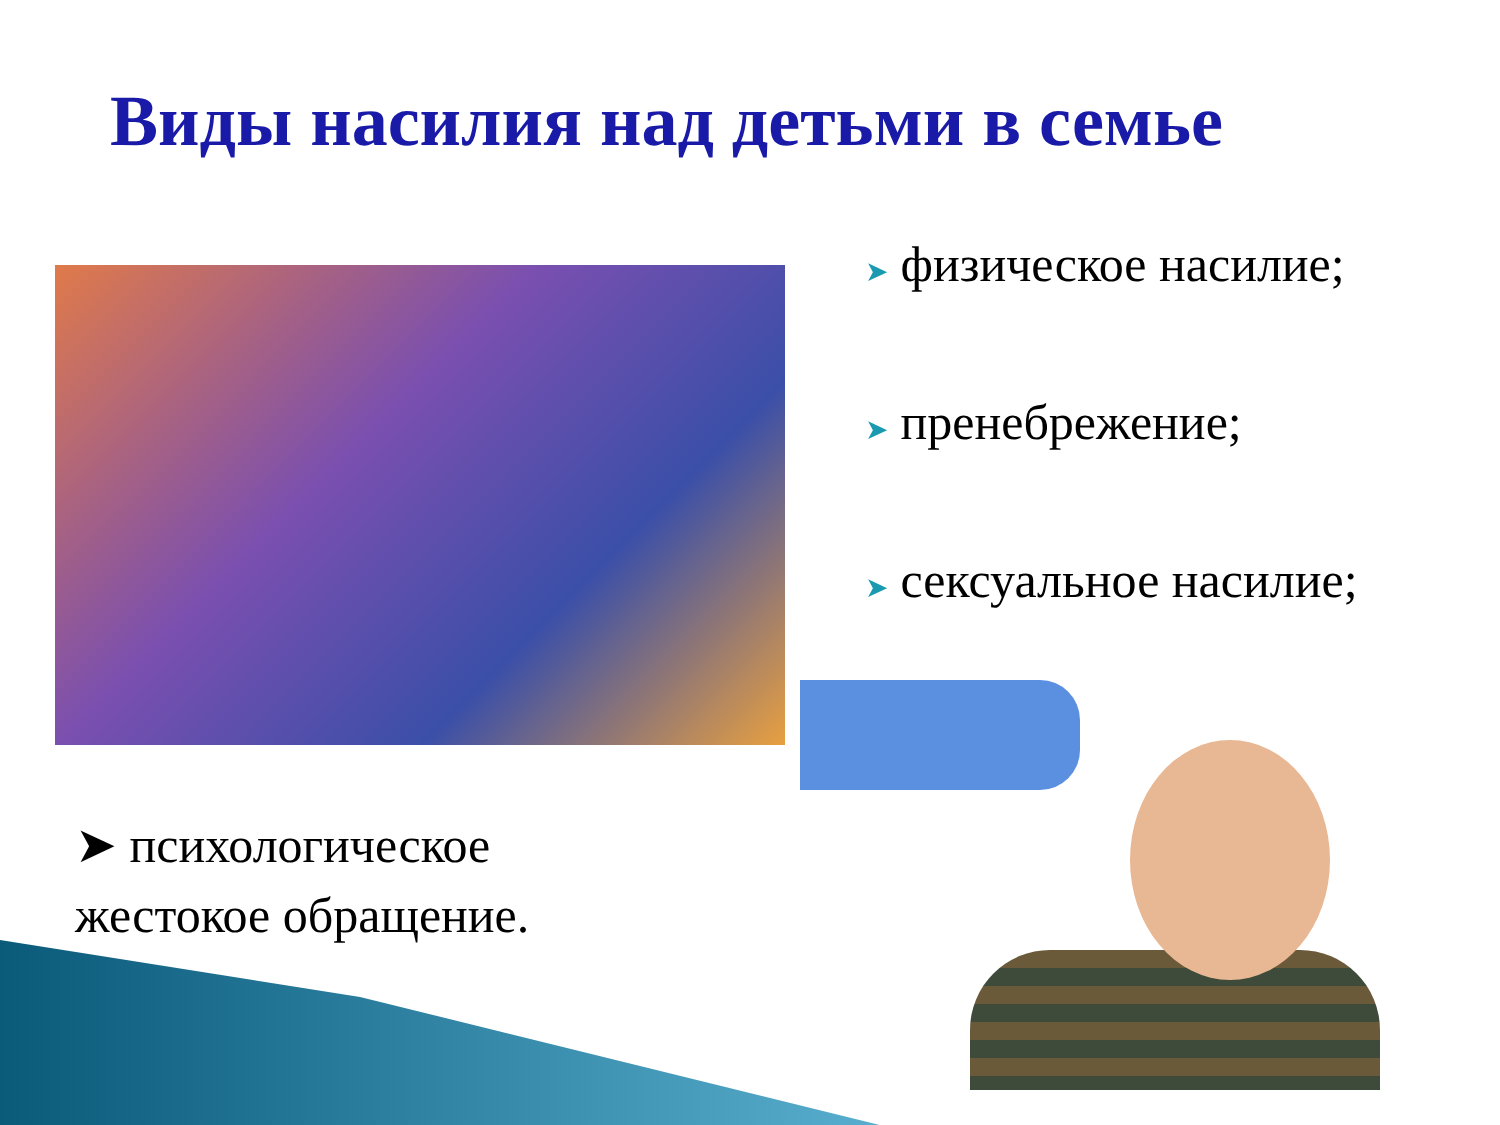Виды насилия над детьми в семье
➤ физическое насилие;
➤ пренебрежение;
➤ сексуальное насилие;
➤ психологическое
жестокое обращение.